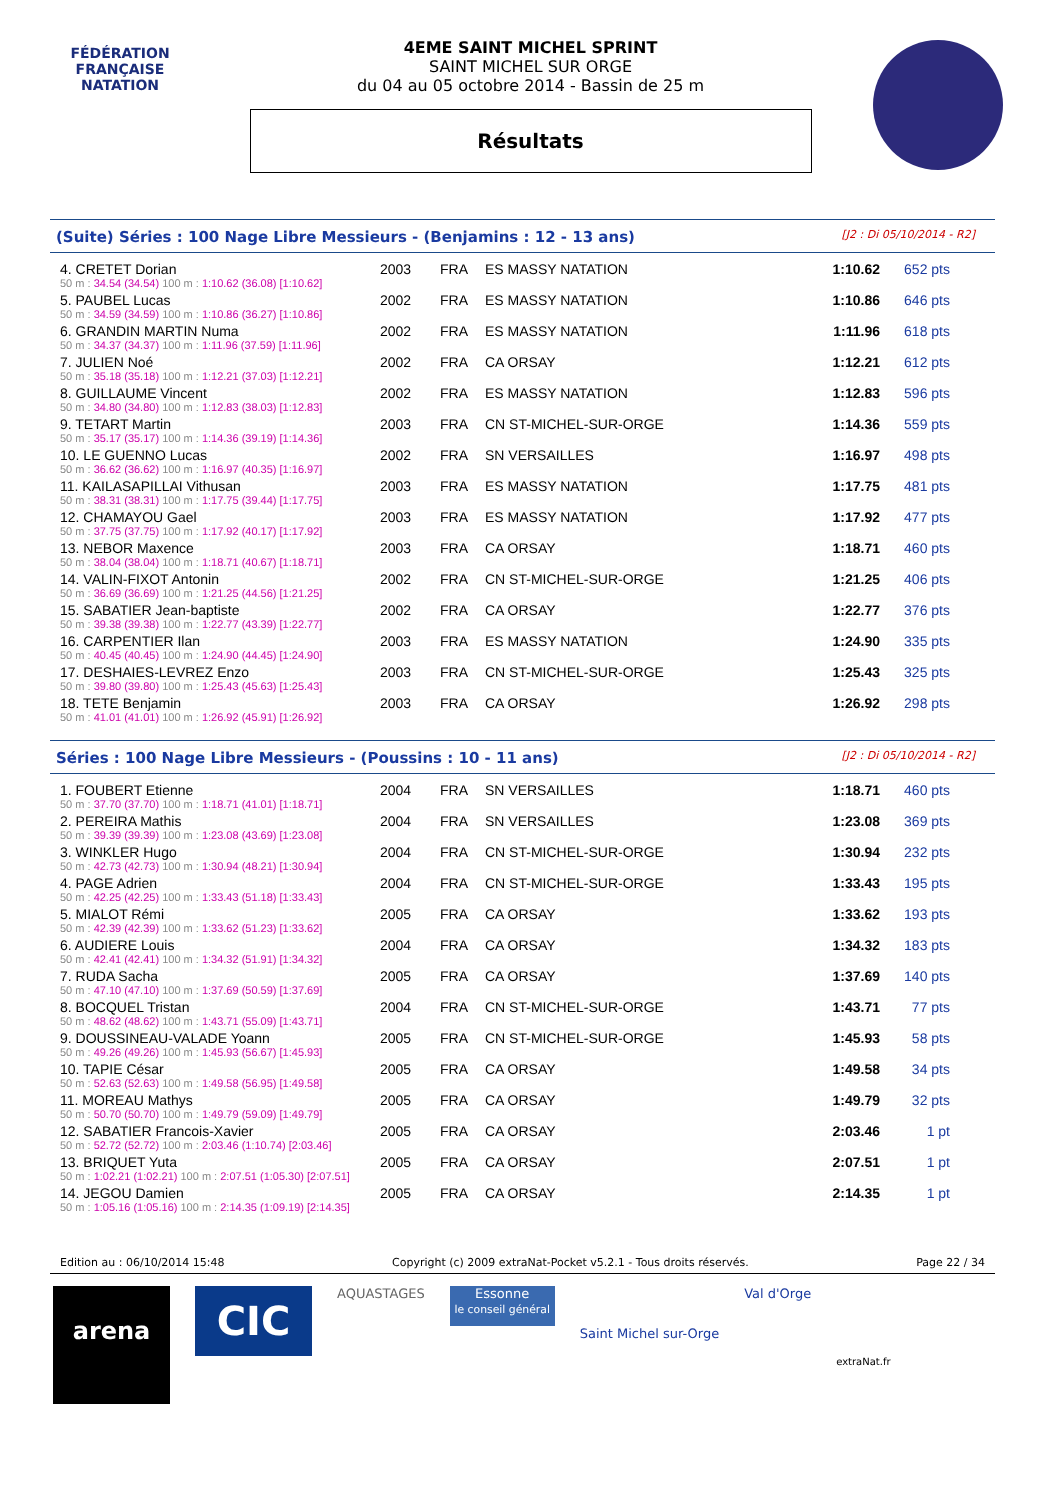FÉDÉRATION FRANÇAISE
NATATION
4EME SAINT MICHEL SPRINT
SAINT MICHEL SUR ORGE
du 04 au 05 octobre 2014 - Bassin de 25 m
Résultats
(Suite) Séries : 100 Nage Libre Messieurs - (Benjamins : 12 - 13 ans) [J2 : Di 05/10/2014 - R2]
| 4. CRETET Dorian | 2003 | FRA | ES MASSY NATATION | 1:10.62 | 652 pts |
| 50 m : 34.54 (34.54) 100 m : 1:10.62 (36.08) [1:10.62] | | | | | |
| 5. PAUBEL Lucas | 2002 | FRA | ES MASSY NATATION | 1:10.86 | 646 pts |
| 50 m : 34.59 (34.59) 100 m : 1:10.86 (36.27) [1:10.86] | | | | | |
| 6. GRANDIN MARTIN Numa | 2002 | FRA | ES MASSY NATATION | 1:11.96 | 618 pts |
| 50 m : 34.37 (34.37) 100 m : 1:11.96 (37.59) [1:11.96] | | | | | |
| 7. JULIEN Noé | 2002 | FRA | CA ORSAY | 1:12.21 | 612 pts |
| 50 m : 35.18 (35.18) 100 m : 1:12.21 (37.03) [1:12.21] | | | | | |
| 8. GUILLAUME Vincent | 2002 | FRA | ES MASSY NATATION | 1:12.83 | 596 pts |
| 50 m : 34.80 (34.80) 100 m : 1:12.83 (38.03) [1:12.83] | | | | | |
| 9. TETART Martin | 2003 | FRA | CN ST-MICHEL-SUR-ORGE | 1:14.36 | 559 pts |
| 50 m : 35.17 (35.17) 100 m : 1:14.36 (39.19) [1:14.36] | | | | | |
| 10. LE GUENNO Lucas | 2002 | FRA | SN VERSAILLES | 1:16.97 | 498 pts |
| 50 m : 36.62 (36.62) 100 m : 1:16.97 (40.35) [1:16.97] | | | | | |
| 11. KAILASAPILLAI Vithusan | 2003 | FRA | ES MASSY NATATION | 1:17.75 | 481 pts |
| 50 m : 38.31 (38.31) 100 m : 1:17.75 (39.44) [1:17.75] | | | | | |
| 12. CHAMAYOU Gael | 2003 | FRA | ES MASSY NATATION | 1:17.92 | 477 pts |
| 50 m : 37.75 (37.75) 100 m : 1:17.92 (40.17) [1:17.92] | | | | | |
| 13. NEBOR Maxence | 2003 | FRA | CA ORSAY | 1:18.71 | 460 pts |
| 50 m : 38.04 (38.04) 100 m : 1:18.71 (40.67) [1:18.71] | | | | | |
| 14. VALIN-FIXOT Antonin | 2002 | FRA | CN ST-MICHEL-SUR-ORGE | 1:21.25 | 406 pts |
| 50 m : 36.69 (36.69) 100 m : 1:21.25 (44.56) [1:21.25] | | | | | |
| 15. SABATIER Jean-baptiste | 2002 | FRA | CA ORSAY | 1:22.77 | 376 pts |
| 50 m : 39.38 (39.38) 100 m : 1:22.77 (43.39) [1:22.77] | | | | | |
| 16. CARPENTIER Ilan | 2003 | FRA | ES MASSY NATATION | 1:24.90 | 335 pts |
| 50 m : 40.45 (40.45) 100 m : 1:24.90 (44.45) [1:24.90] | | | | | |
| 17. DESHAIES-LEVREZ Enzo | 2003 | FRA | CN ST-MICHEL-SUR-ORGE | 1:25.43 | 325 pts |
| 50 m : 39.80 (39.80) 100 m : 1:25.43 (45.63) [1:25.43] | | | | | |
| 18. TETE Benjamin | 2003 | FRA | CA ORSAY | 1:26.92 | 298 pts |
| 50 m : 41.01 (41.01) 100 m : 1:26.92 (45.91) [1:26.92] | | | | | |
Séries : 100 Nage Libre Messieurs - (Poussins : 10 - 11 ans) [J2 : Di 05/10/2014 - R2]
| 1. FOUBERT Etienne | 2004 | FRA | SN VERSAILLES | 1:18.71 | 460 pts |
| 50 m : 37.70 (37.70) 100 m : 1:18.71 (41.01) [1:18.71] | | | | | |
| 2. PEREIRA Mathis | 2004 | FRA | SN VERSAILLES | 1:23.08 | 369 pts |
| 50 m : 39.39 (39.39) 100 m : 1:23.08 (43.69) [1:23.08] | | | | | |
| 3. WINKLER Hugo | 2004 | FRA | CN ST-MICHEL-SUR-ORGE | 1:30.94 | 232 pts |
| 50 m : 42.73 (42.73) 100 m : 1:30.94 (48.21) [1:30.94] | | | | | |
| 4. PAGE Adrien | 2004 | FRA | CN ST-MICHEL-SUR-ORGE | 1:33.43 | 195 pts |
| 50 m : 42.25 (42.25) 100 m : 1:33.43 (51.18) [1:33.43] | | | | | |
| 5. MIALOT Rémi | 2005 | FRA | CA ORSAY | 1:33.62 | 193 pts |
| 50 m : 42.39 (42.39) 100 m : 1:33.62 (51.23) [1:33.62] | | | | | |
| 6. AUDIERE Louis | 2004 | FRA | CA ORSAY | 1:34.32 | 183 pts |
| 50 m : 42.41 (42.41) 100 m : 1:34.32 (51.91) [1:34.32] | | | | | |
| 7. RUDA Sacha | 2005 | FRA | CA ORSAY | 1:37.69 | 140 pts |
| 50 m : 47.10 (47.10) 100 m : 1:37.69 (50.59) [1:37.69] | | | | | |
| 8. BOCQUEL Tristan | 2004 | FRA | CN ST-MICHEL-SUR-ORGE | 1:43.71 | 77 pts |
| 50 m : 48.62 (48.62) 100 m : 1:43.71 (55.09) [1:43.71] | | | | | |
| 9. DOUSSINEAU-VALADE Yoann | 2005 | FRA | CN ST-MICHEL-SUR-ORGE | 1:45.93 | 58 pts |
| 50 m : 49.26 (49.26) 100 m : 1:45.93 (56.67) [1:45.93] | | | | | |
| 10. TAPIE César | 2005 | FRA | CA ORSAY | 1:49.58 | 34 pts |
| 50 m : 52.63 (52.63) 100 m : 1:49.58 (56.95) [1:49.58] | | | | | |
| 11. MOREAU Mathys | 2005 | FRA | CA ORSAY | 1:49.79 | 32 pts |
| 50 m : 50.70 (50.70) 100 m : 1:49.79 (59.09) [1:49.79] | | | | | |
| 12. SABATIER Francois-Xavier | 2005 | FRA | CA ORSAY | 2:03.46 | 1 pt |
| 50 m : 52.72 (52.72) 100 m : 2:03.46 (1:10.74) [2:03.46] | | | | | |
| 13. BRIQUET Yuta | 2005 | FRA | CA ORSAY | 2:07.51 | 1 pt |
| 50 m : 1:02.21 (1:02.21) 100 m : 2:07.51 (1:05.30) [2:07.51] | | | | | |
| 14. JEGOU Damien | 2005 | FRA | CA ORSAY | 2:14.35 | 1 pt |
| 50 m : 1:05.16 (1:05.16) 100 m : 2:14.35 (1:09.19) [2:14.35] | | | | | |
Edition au : 06/10/2014 15:48 Copyright (c) 2009 extraNat-Pocket v5.2.1 - Tous droits réservés. Page 22 / 34
arena
CIC
AQUASTAGES
Essonne
le conseil général
Saint Michel sur-Orge
Val d'Orge
extraNat.fr